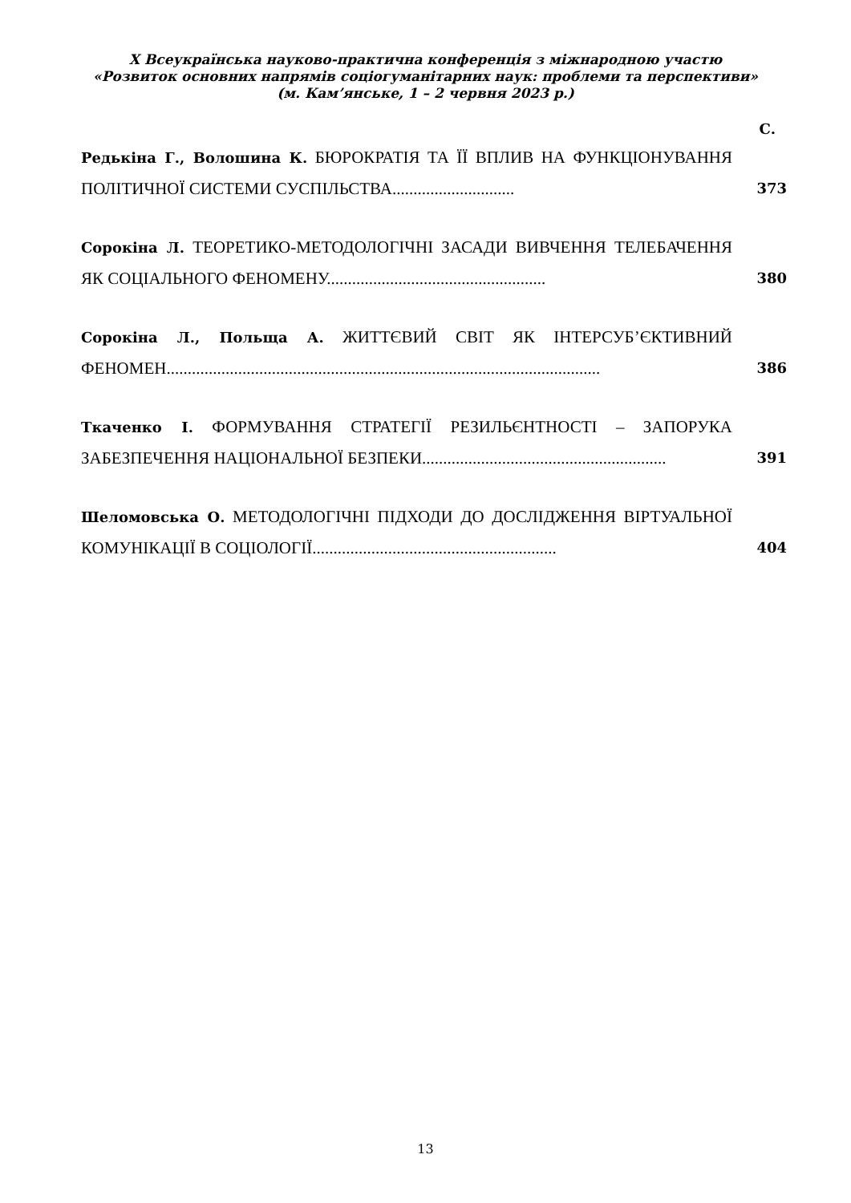X Всеукраїнська науково-практична конференція з міжнародною участю
«Розвиток основних напрямів соціогуманітарних наук: проблеми та перспективи» (м. Кам’янське, 1 – 2 червня 2023 р.)
С.
Редькіна Г., Волошина К. БЮРОКРАТІЯ ТА ЇЇ ВПЛИВ НА ФУНКЦІОНУВАННЯ ПОЛІТИЧНОЇ СИСТЕМИ СУСПІЛЬСТВА.............................
373
Сорокіна Л. ТЕОРЕТИКО-МЕТОДОЛОГІЧНІ ЗАСАДИ ВИВЧЕННЯ ТЕЛЕБАЧЕННЯ ЯК СОЦІАЛЬНОГО ФЕНОМЕНУ....................................................
380
Сорокіна Л., Польща А. ЖИТТЄВИЙ СВІТ ЯК ІНТЕРСУБ’ЄКТИВНИЙ ФЕНОМЕН.......................................................................................................
386
Ткаченко І. ФОРМУВАННЯ СТРАТЕГІЇ РЕЗИЛЬЄНТНОСТІ – ЗАПОРУКА ЗАБЕЗПЕЧЕННЯ НАЦІОНАЛЬНОЇ БЕЗПЕКИ..........................................................
391
Шеломовська О. МЕТОДОЛОГІЧНІ ПІДХОДИ ДО ДОСЛІДЖЕННЯ ВІРТУАЛЬНОЇ КОМУНІКАЦІЇ В СОЦІОЛОГІЇ..........................................................
404
13